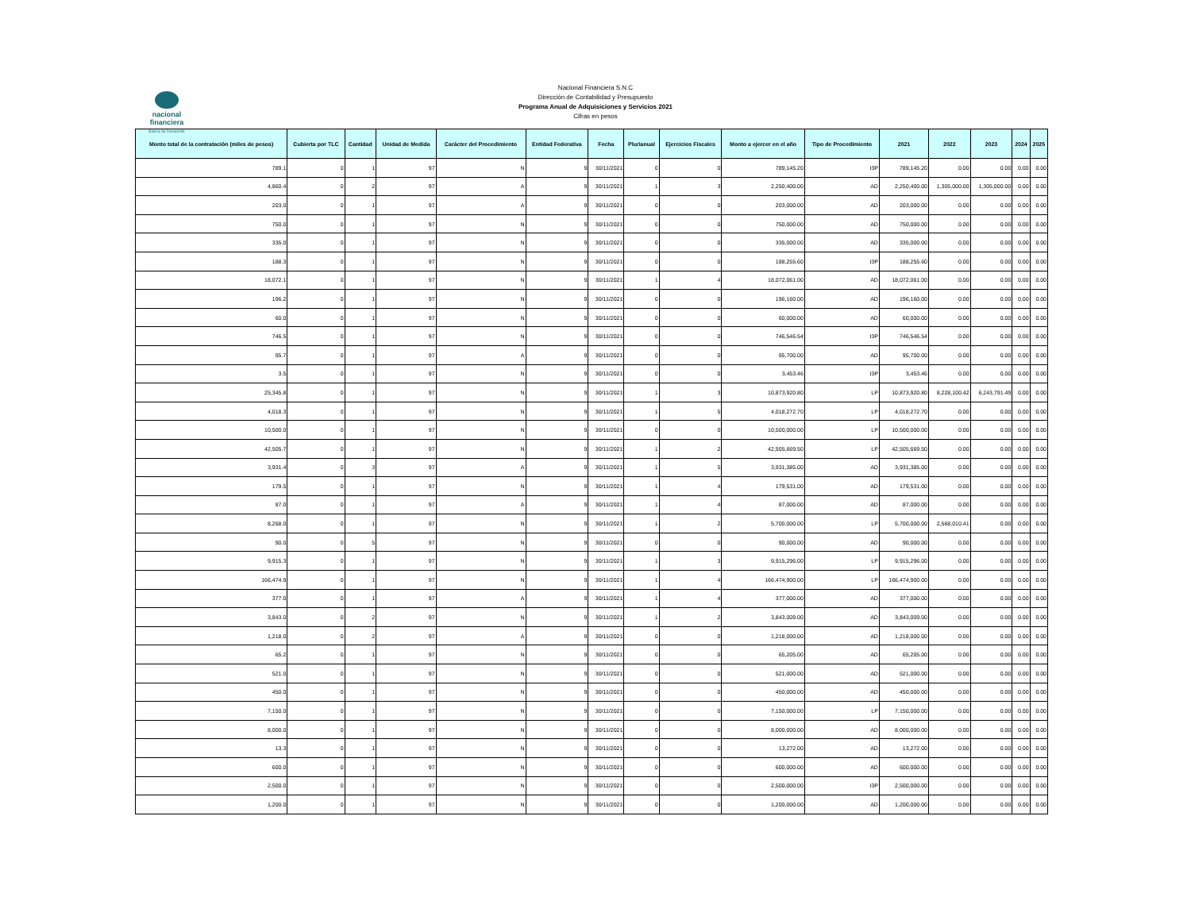nacional financiera
Banca de Desarrollo
Nacional Financiera S.N.C
Dirección de Contabilidad y Presupuesto
Programa Anual de Adquisiciones y Servicios 2021
Cifras en pesos
| Monto total de la contratación (miles de pesos) | Cubierta por TLC | Cantidad | Unidad de Medida | Carácter del Procedimiento | Entidad Federativa | Fecha | Plurianual | Ejercicios Fiscales | Monto a ejercer en el año | Tipo de Procedimiento | 2021 | 2022 | 2023 | 2024 | 2025 |
| --- | --- | --- | --- | --- | --- | --- | --- | --- | --- | --- | --- | --- | --- | --- | --- |
| 789.1 | 0 | 1 | 97 | N | 9 | 30/11/2021 | 0 | 0 | 789,145.20 | I3P | 789,145.20 | 0.00 | 0.00 | 0.00 | 0.00 |
| 4,860.4 | 0 | 2 | 97 | A | 9 | 30/11/2021 | 1 | 3 | 2,250,400.00 | AD | 2,250,400.00 | 1,305,000.00 | 1,305,000.00 | 0.00 | 0.00 |
| 203.0 | 0 | 1 | 97 | A | 9 | 30/11/2021 | 0 | 0 | 203,000.00 | AD | 203,000.00 | 0.00 | 0.00 | 0.00 | 0.00 |
| 750.0 | 0 | 1 | 97 | N | 9 | 30/11/2021 | 0 | 0 | 750,000.00 | AD | 750,000.00 | 0.00 | 0.00 | 0.00 | 0.00 |
| 335.0 | 0 | 1 | 97 | N | 9 | 30/11/2021 | 0 | 0 | 335,000.00 | AD | 335,000.00 | 0.00 | 0.00 | 0.00 | 0.00 |
| 188.3 | 0 | 1 | 97 | N | 9 | 30/11/2021 | 0 | 0 | 188,255.60 | I3P | 188,255.60 | 0.00 | 0.00 | 0.00 | 0.00 |
| 18,072.1 | 0 | 1 | 97 | N | 9 | 30/11/2021 | 1 | 4 | 18,072,061.00 | AD | 18,072,061.00 | 0.00 | 0.00 | 0.00 | 0.00 |
| 196.2 | 0 | 1 | 97 | N | 9 | 30/11/2021 | 0 | 0 | 196,160.00 | AD | 196,160.00 | 0.00 | 0.00 | 0.00 | 0.00 |
| 60.0 | 0 | 1 | 97 | N | 9 | 30/11/2021 | 0 | 0 | 60,000.00 | AD | 60,000.00 | 0.00 | 0.00 | 0.00 | 0.00 |
| 746.5 | 0 | 1 | 97 | N | 9 | 30/11/2021 | 0 | 0 | 746,546.54 | I3P | 746,546.54 | 0.00 | 0.00 | 0.00 | 0.00 |
| 95.7 | 0 | 1 | 97 | A | 9 | 30/11/2021 | 0 | 0 | 95,700.00 | AD | 95,700.00 | 0.00 | 0.00 | 0.00 | 0.00 |
| 3.5 | 0 | 1 | 97 | N | 9 | 30/11/2021 | 0 | 0 | 3,453.46 | I3P | 3,453.46 | 0.00 | 0.00 | 0.00 | 0.00 |
| 25,345.8 | 0 | 1 | 97 | N | 9 | 30/11/2021 | 1 | 3 | 10,873,920.80 | LP | 10,873,920.80 | 8,228,100.42 | 6,243,791.49 | 0.00 | 0.00 |
| 4,018.3 | 0 | 1 | 97 | N | 9 | 30/11/2021 | 1 | 5 | 4,018,272.70 | LP | 4,018,272.70 | 0.00 | 0.00 | 0.00 | 0.00 |
| 10,500.0 | 0 | 1 | 97 | N | 9 | 30/11/2021 | 0 | 0 | 10,500,000.00 | LP | 10,500,000.00 | 0.00 | 0.00 | 0.00 | 0.00 |
| 42,505.7 | 0 | 1 | 97 | N | 9 | 30/11/2021 | 1 | 2 | 42,505,669.50 | LP | 42,505,669.50 | 0.00 | 0.00 | 0.00 | 0.00 |
| 3,931.4 | 0 | 3 | 97 | A | 9 | 30/11/2021 | 1 | 5 | 3,931,385.00 | AD | 3,931,385.00 | 0.00 | 0.00 | 0.00 | 0.00 |
| 179.5 | 0 | 1 | 97 | N | 9 | 30/11/2021 | 1 | 4 | 179,531.00 | AD | 179,531.00 | 0.00 | 0.00 | 0.00 | 0.00 |
| 87.0 | 0 | 1 | 97 | A | 9 | 30/11/2021 | 1 | 4 | 87,000.00 | AD | 87,000.00 | 0.00 | 0.00 | 0.00 | 0.00 |
| 8,268.0 | 0 | 1 | 97 | N | 9 | 30/11/2021 | 1 | 2 | 5,700,000.00 | LP | 5,700,000.00 | 2,568,010.41 | 0.00 | 0.00 | 0.00 |
| 90.0 | 0 | 5 | 97 | N | 9 | 30/11/2021 | 0 | 0 | 90,000.00 | AD | 90,000.00 | 0.00 | 0.00 | 0.00 | 0.00 |
| 9,915.3 | 0 | 1 | 97 | N | 9 | 30/11/2021 | 1 | 3 | 9,915,296.00 | LP | 9,915,296.00 | 0.00 | 0.00 | 0.00 | 0.00 |
| 166,474.9 | 0 | 1 | 97 | N | 9 | 30/11/2021 | 1 | 4 | 166,474,900.00 | LP | 166,474,900.00 | 0.00 | 0.00 | 0.00 | 0.00 |
| 377.0 | 0 | 1 | 97 | A | 9 | 30/11/2021 | 1 | 4 | 377,000.00 | AD | 377,000.00 | 0.00 | 0.00 | 0.00 | 0.00 |
| 3,843.0 | 0 | 2 | 97 | N | 9 | 30/11/2021 | 1 | 2 | 3,843,009.00 | AD | 3,843,009.00 | 0.00 | 0.00 | 0.00 | 0.00 |
| 1,218.0 | 0 | 2 | 97 | A | 9 | 30/11/2021 | 0 | 0 | 1,218,000.00 | AD | 1,218,000.00 | 0.00 | 0.00 | 0.00 | 0.00 |
| 65.2 | 0 | 1 | 97 | N | 9 | 30/11/2021 | 0 | 0 | 65,205.00 | AD | 65,205.00 | 0.00 | 0.00 | 0.00 | 0.00 |
| 521.0 | 0 | 1 | 97 | N | 9 | 30/11/2021 | 0 | 0 | 521,000.00 | AD | 521,000.00 | 0.00 | 0.00 | 0.00 | 0.00 |
| 450.0 | 0 | 1 | 97 | N | 9 | 30/11/2021 | 0 | 0 | 450,000.00 | AD | 450,000.00 | 0.00 | 0.00 | 0.00 | 0.00 |
| 7,150.0 | 0 | 1 | 97 | N | 9 | 30/11/2021 | 0 | 0 | 7,150,000.00 | LP | 7,150,000.00 | 0.00 | 0.00 | 0.00 | 0.00 |
| 8,000.0 | 0 | 1 | 97 | N | 9 | 30/11/2021 | 0 | 0 | 8,000,000.00 | AD | 8,000,000.00 | 0.00 | 0.00 | 0.00 | 0.00 |
| 13.3 | 0 | 1 | 97 | N | 9 | 30/11/2021 | 0 | 0 | 13,272.00 | AD | 13,272.00 | 0.00 | 0.00 | 0.00 | 0.00 |
| 600.0 | 0 | 1 | 97 | N | 9 | 30/11/2021 | 0 | 0 | 600,000.00 | AD | 600,000.00 | 0.00 | 0.00 | 0.00 | 0.00 |
| 2,500.0 | 0 | 1 | 97 | N | 9 | 30/11/2021 | 0 | 0 | 2,500,000.00 | I3P | 2,500,000.00 | 0.00 | 0.00 | 0.00 | 0.00 |
| 1,200.0 | 0 | 1 | 97 | N | 9 | 30/11/2021 | 0 | 0 | 1,200,000.00 | AD | 1,200,000.00 | 0.00 | 0.00 | 0.00 | 0.00 |